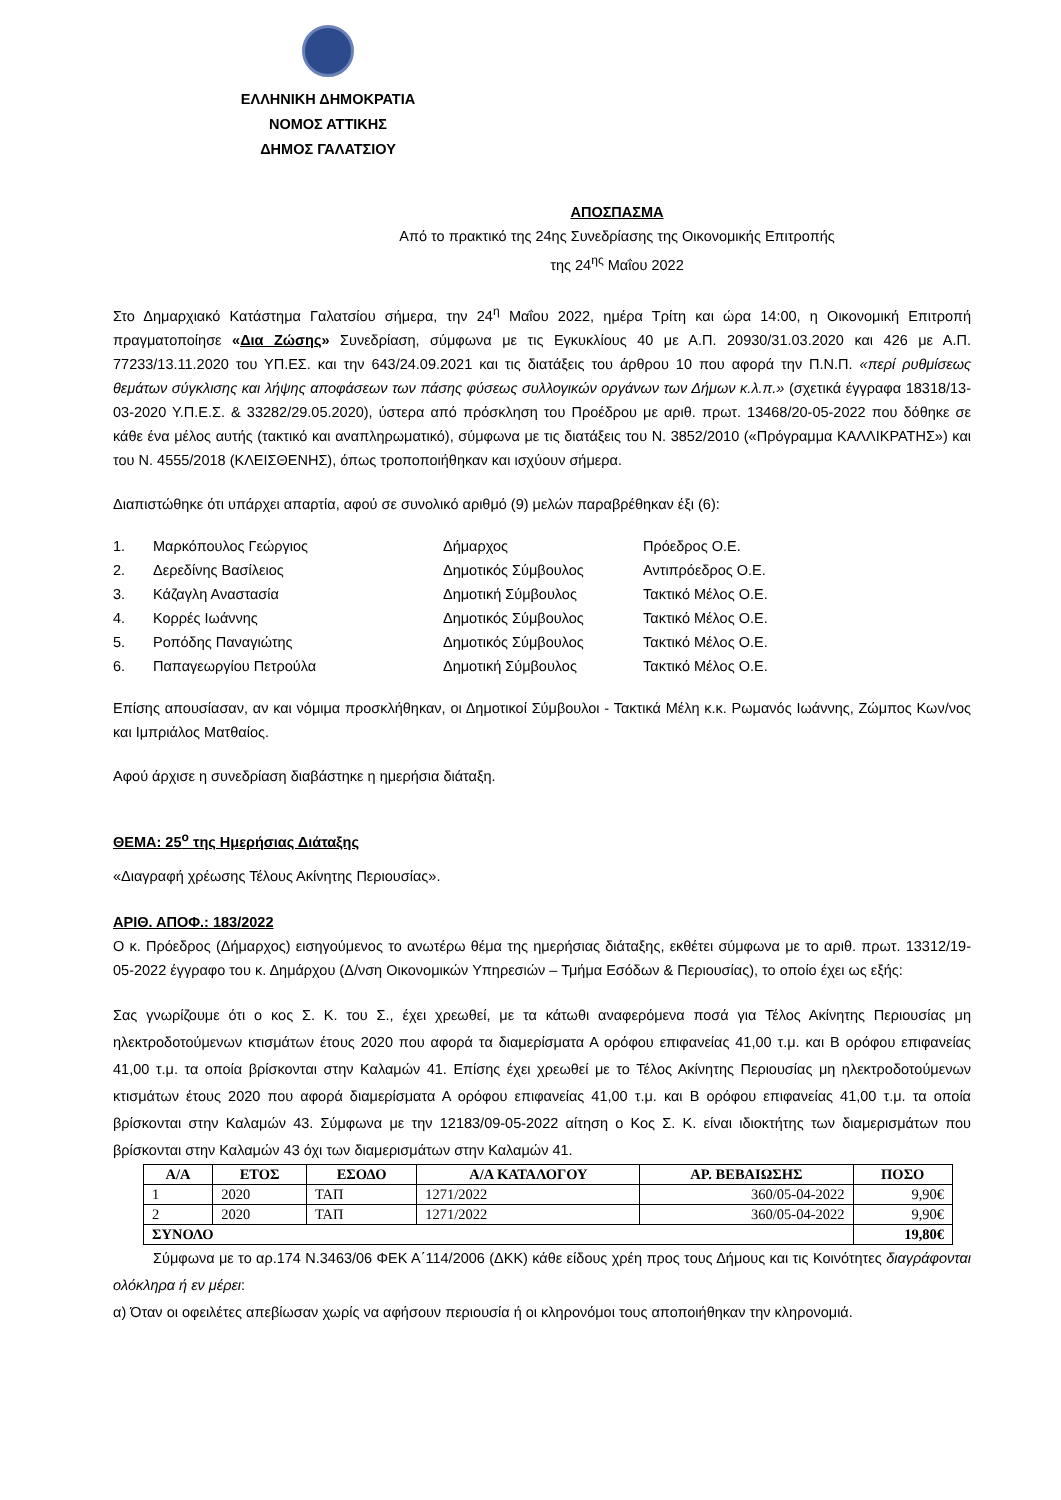ΕΛΛΗΝΙΚΗ ΔΗΜΟΚΡΑΤΙΑ
ΝΟΜΟΣ ΑΤΤΙΚΗΣ
ΔΗΜΟΣ ΓΑΛΑΤΣΙΟΥ
ΑΠΟΣΠΑΣΜΑ
Από το πρακτικό της 24ης Συνεδρίασης της Οικονομικής Επιτροπής
της 24<sup>ης</sup> Μαΐου 2022
Στο Δημαρχιακό Κατάστημα Γαλατσίου σήμερα, την 24<sup>η</sup> Μαΐου 2022, ημέρα Τρίτη και ώρα 14:00, η Οικονομική Επιτροπή πραγματοποίησε «Δια Ζώσης» Συνεδρίαση, σύμφωνα με τις Εγκυκλίους 40 με Α.Π. 20930/31.03.2020 και 426 με Α.Π. 77233/13.11.2020 του ΥΠ.ΕΣ. και την 643/24.09.2021 και τις διατάξεις του άρθρου 10 που αφορά την Π.Ν.Π. «περί ρυθμίσεως θεμάτων σύγκλισης και λήψης αποφάσεων των πάσης φύσεως συλλογικών οργάνων των Δήμων κ.λ.π.» (σχετικά έγγραφα 18318/13-03-2020 Υ.Π.Ε.Σ. & 33282/29.05.2020), ύστερα από πρόσκληση του Προέδρου με αριθ. πρωτ. 13468/20-05-2022 που δόθηκε σε κάθε ένα μέλος αυτής (τακτικό και αναπληρωματικό), σύμφωνα με τις διατάξεις του Ν. 3852/2010 («Πρόγραμμα ΚΑΛΛΙΚΡΑΤΗΣ») και του Ν. 4555/2018 (ΚΛΕΙΣΘΕΝΗΣ), όπως τροποποιήθηκαν και ισχύουν σήμερα.
Διαπιστώθηκε ότι υπάρχει απαρτία, αφού σε συνολικό αριθμό (9) μελών παραβρέθηκαν έξι (6):
1. Μαρκόπουλος Γεώργιος Δήμαρχος Πρόεδρος Ο.Ε. 2. Δερεδίνης Βασίλειος Δημοτικός Σύμβουλος Αντιπρόεδρος Ο.Ε. 3. Κάζαγλη Αναστασία Δημοτική Σύμβουλος Τακτικό Μέλος Ο.Ε. 4. Κορρές Ιωάννης Δημοτικός Σύμβουλος Τακτικό Μέλος Ο.Ε. 5. Ροπόδης Παναγιώτης Δημοτικός Σύμβουλος Τακτικό Μέλος Ο.Ε. 6. Παπαγεωργίου Πετρούλα Δημοτική Σύμβουλος Τακτικό Μέλος Ο.Ε.
Επίσης απουσίασαν, αν και νόμιμα προσκλήθηκαν, οι Δημοτικοί Σύμβουλοι - Τακτικά Μέλη κ.κ. Ρωμανός Ιωάννης, Ζώμπος Κων/νος και Ιμπριάλος Ματθαίος.
Αφού άρχισε η συνεδρίαση διαβάστηκε η ημερήσια διάταξη.
ΘΕΜΑ: 25<sup>ο</sup> της Ημερήσιας Διάταξης
«Διαγραφή χρέωσης Τέλους Ακίνητης Περιουσίας».
ΑΡΙΘ. ΑΠΟΦ.: 183/2022
Ο κ. Πρόεδρος (Δήμαρχος) εισηγούμενος το ανωτέρω θέμα της ημερήσιας διάταξης, εκθέτει σύμφωνα με το αριθ. πρωτ. 13312/19-05-2022 έγγραφο του κ. Δημάρχου (Δ/νση Οικονομικών Υπηρεσιών – Τμήμα Εσόδων & Περιουσίας), το οποίο έχει ως εξής:
Σας γνωρίζουμε ότι ο κος Σ. Κ. του Σ., έχει χρεωθεί, με τα κάτωθι αναφερόμενα ποσά για Τέλος Ακίνητης Περιουσίας μη ηλεκτροδοτούμενων κτισμάτων έτους 2020 που αφορά τα διαμερίσματα Α ορόφου επιφανείας 41,00 τ.μ. και Β ορόφου επιφανείας 41,00 τ.μ. τα οποία βρίσκονται στην Καλαμών 41. Επίσης έχει χρεωθεί με το Τέλος Ακίνητης Περιουσίας μη ηλεκτροδοτούμενων κτισμάτων έτους 2020 που αφορά διαμερίσματα Α ορόφου επιφανείας 41,00 τ.μ. και Β ορόφου επιφανείας 41,00 τ.μ. τα οποία βρίσκονται στην Καλαμών 43. Σύμφωνα με την 12183/09-05-2022 αίτηση ο Κος Σ. Κ. είναι ιδιοκτήτης των διαμερισμάτων που βρίσκονται στην Καλαμών 43 όχι των διαμερισμάτων στην Καλαμών 41.
| Α/Α | ΕΤΟΣ | ΕΣΟΔΟ | Α/Α ΚΑΤΑΛΟΓΟΥ | ΑΡ. ΒΕΒΑΙΩΣΗΣ | ΠΟΣΟ |
| --- | --- | --- | --- | --- | --- |
| 1 | 2020 | ΤΑΠ | 1271/2022 | 360/05-04-2022 | 9,90€ |
| 2 | 2020 | ΤΑΠ | 1271/2022 | 360/05-04-2022 | 9,90€ |
| ΣΥΝΟΛΟ | | | | | 19,80€ |
Σύμφωνα με το αρ.174 Ν.3463/06 ΦΕΚ Α΄114/2006 (ΔΚΚ) κάθε είδους χρέη προς τους Δήμους και τις Κοινότητες διαγράφονται ολόκληρα ή εν μέρει:
α) Όταν οι οφειλέτες απεβίωσαν χωρίς να αφήσουν περιουσία ή οι κληρονόμοι τους αποποιήθηκαν την κληρονομιά.